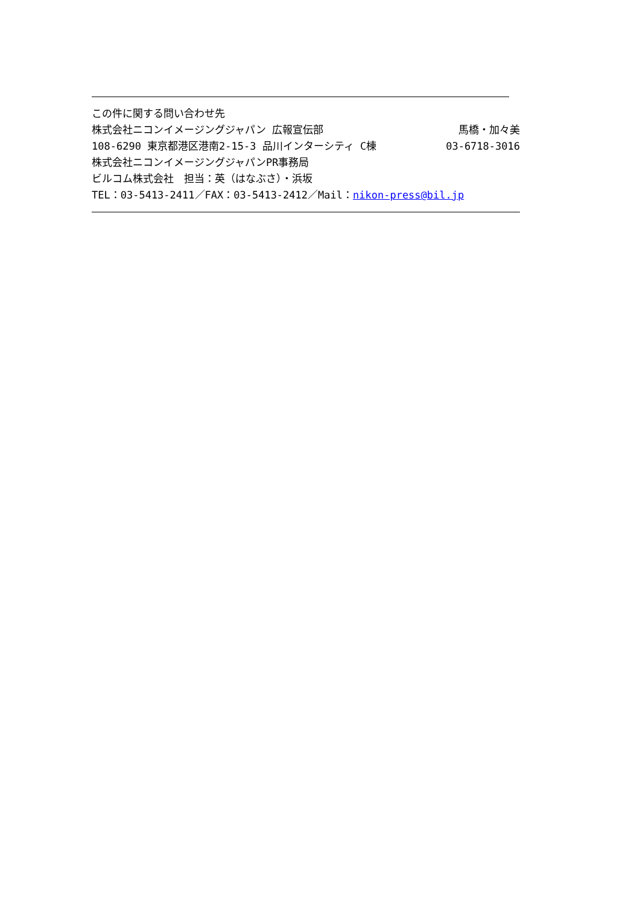この件に関する問い合わせ先
株式会社ニコンイメージングジャパン 広報宣伝部 馬橋・加々美
108-6290 東京都港区港南2-15-3 品川インターシティ C棟 03-6718-3016
株式会社ニコンイメージングジャパンPR事務局
ビルコム株式会社　担当：英（はなぶさ）・浜坂
TEL：03-5413-2411／FAX：03-5413-2412／Mail：nikon-press@bil.jp